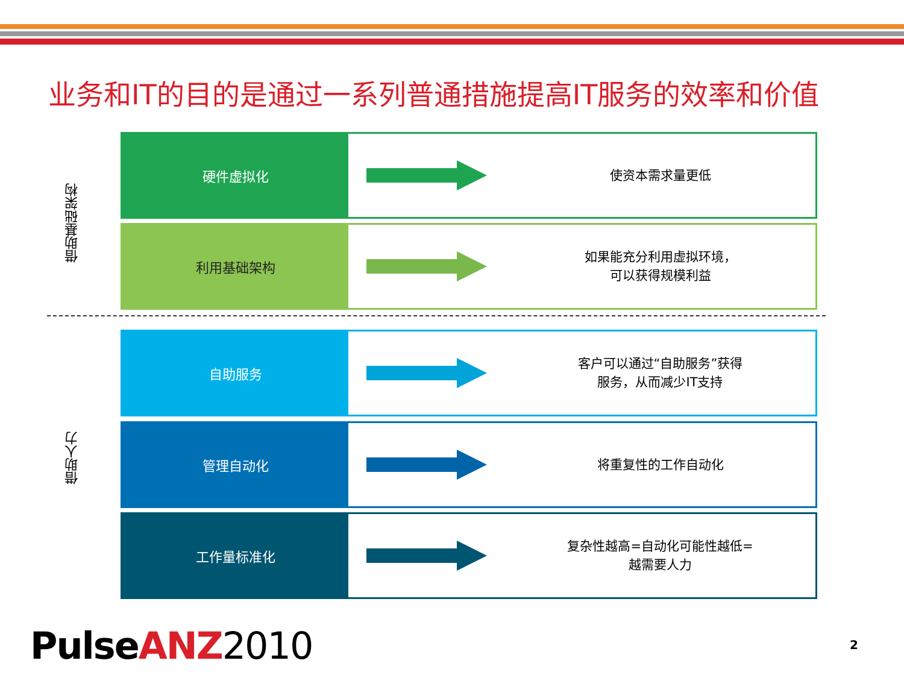业务和IT的目的是通过一系列普通措施提高IT服务的效率和价值
借助基础架构
借助人力
硬件虚拟化
使资本需求量更低
利用基础架构
如果能充分利用虚拟环境，
可以获得规模利益
自助服务
客户可以通过“自助服务”获得
服务，从而减少IT支持
管理自动化
将重复性的工作自动化
工作量标准化
复杂性越高=自动化可能性越低=
越需要人力
PulseANZ 2010 2